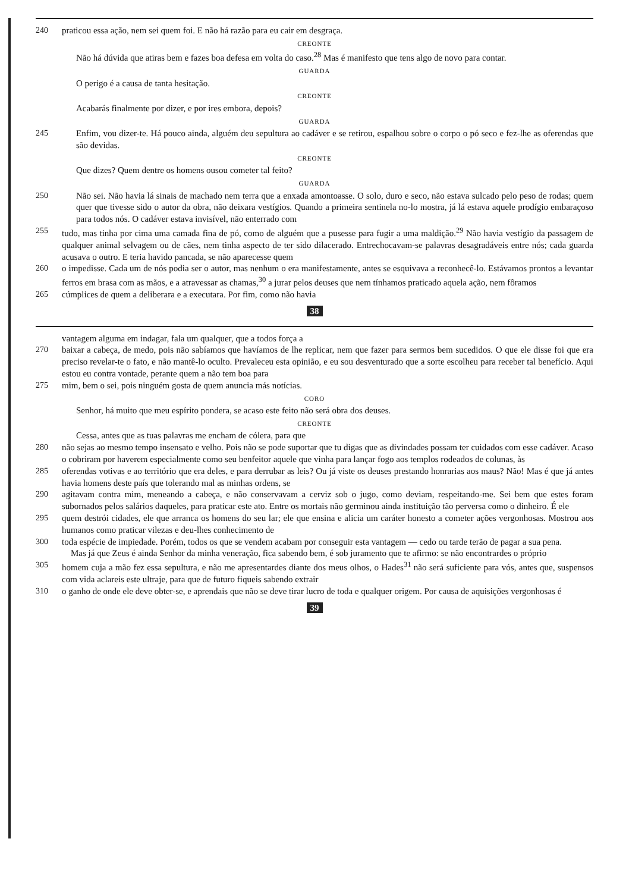240 praticou essa ação, nem sei quem foi. E não há razão para eu cair em desgraça.
CREONTE
Não há dúvida que atiras bem e fazes boa defesa em volta do caso.<sup>28</sup> Mas é manifesto que tens algo de novo para contar.
GUARDA
O perigo é a causa de tanta hesitação.
CREONTE
Acabarás finalmente por dizer, e por ires embora, depois?
GUARDA
245 Enfim, vou dizer-te. Há pouco ainda, alguém deu sepultura ao cadáver e se retirou, espalhou sobre o corpo o pó seco e fez-lhe as oferendas que são devidas.
CREONTE
Que dizes? Quem dentre os homens ousou cometer tal feito?
GUARDA
250 Não sei. Não havia lá sinais de machado nem terra que a enxada amontoasse. O solo, duro e seco, não estava sulcado pelo peso de rodas; quem quer que tivesse sido o autor da obra, não deixara vestígios. Quando a primeira sentinela no-lo mostra, já lá estava aquele prodígio embaraçoso para todos nós. O cadáver estava invisível, não enterrado com
255 tudo, mas tinha por cima uma camada fina de pó, como de alguém que a pusesse para fugir a uma maldição.<sup>29</sup> Não havia vestígio da passagem de qualquer animal selvagem ou de cães, nem tinha aspecto de ter sido dilacerado. Entrechocavam-se palavras desagradáveis entre nós; cada guarda acusava o outro. E teria havido pancada, se não aparecesse quem
260 o impedisse. Cada um de nós podia ser o autor, mas nenhum o era manifestamente, antes se esquivava a reconhecê-lo. Estávamos prontos a levantar ferros em brasa com as mãos, e a atravessar as chamas,<sup>30</sup> a jurar pelos deuses que nem tínhamos praticado aquela ação, nem fôramos
265 cúmplices de quem a deliberara e a executara. Por fim, como não havia
38
vantagem alguma em indagar, fala um qualquer, que a todos força a
270 baixar a cabeça, de medo, pois não sabíamos que havíamos de lhe replicar, nem que fazer para sermos bem sucedidos. O que ele disse foi que era preciso revelar-te o fato, e não mantê-lo oculto. Prevaleceu esta opinião, e eu sou desventurado que a sorte escolheu para receber tal benefício. Aqui estou eu contra vontade, perante quem a não tem boa para
275 mim, bem o sei, pois ninguém gosta de quem anuncia más notícias.
CORO
Senhor, há muito que meu espírito pondera, se acaso este feito não será obra dos deuses.
CREONTE
Cessa, antes que as tuas palavras me encham de cólera, para que
280 não sejas ao mesmo tempo insensato e velho. Pois não se pode suportar que tu digas que as divindades possam ter cuidados com esse cadáver. Acaso o cobriram por haverem especialmente como seu benfeitor aquele que vinha para lançar fogo aos templos rodeados de colunas, às
285 oferendas votivas e ao território que era deles, e para derrubar as leis? Ou já viste os deuses prestando honrarias aos maus? Não! Mas é que já antes havia homens deste país que tolerando mal as minhas ordens, se
290 agitavam contra mim, meneando a cabeça, e não conservavam a cerviz sob o jugo, como deviam, respeitando-me. Sei bem que estes foram subornados pelos salários daqueles, para praticar este ato. Entre os mortais não germinou ainda instituição tão perversa como o dinheiro. É ele
295 quem destrói cidades, ele que arranca os homens do seu lar; ele que ensina e alicia um caráter honesto a cometer ações vergonhosas. Mostrou aos humanos como praticar vilezas e deu-lhes conhecimento de
300 toda espécie de impiedade. Porém, todos os que se vendem acabam por conseguir esta vantagem — cedo ou tarde terão de pagar a sua pena.
Mas já que Zeus é ainda Senhor da minha veneração, fica sabendo bem, é sob juramento que te afirmo: se não encontrardes o próprio
305 homem cuja a mão fez essa sepultura, e não me apresentardes diante dos meus olhos, o Hades<sup>31</sup> não será suficiente para vós, antes que, suspensos com vida aclareis este ultraje, para que de futuro fiqueis sabendo extrair
310 o ganho de onde ele deve obter-se, e aprendais que não se deve tirar lucro de toda e qualquer origem. Por causa de aquisições vergonhosas é
39